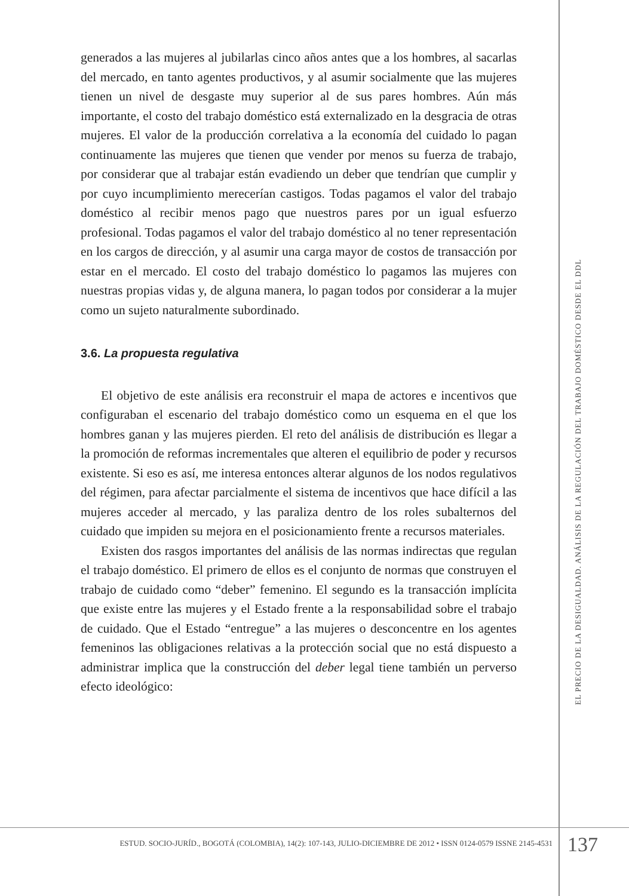generados a las mujeres al jubilarlas cinco años antes que a los hombres, al sacarlas del mercado, en tanto agentes productivos, y al asumir socialmente que las mujeres tienen un nivel de desgaste muy superior al de sus pares hombres. Aún más importante, el costo del trabajo doméstico está externalizado en la desgracia de otras mujeres. El valor de la producción correlativa a la economía del cuidado lo pagan continuamente las mujeres que tienen que vender por menos su fuerza de trabajo, por considerar que al trabajar están evadiendo un deber que tendrían que cumplir y por cuyo incumplimiento merecerían castigos. Todas pagamos el valor del trabajo doméstico al recibir menos pago que nuestros pares por un igual esfuerzo profesional. Todas pagamos el valor del trabajo doméstico al no tener representación en los cargos de dirección, y al asumir una carga mayor de costos de transacción por estar en el mercado. El costo del trabajo doméstico lo pagamos las mujeres con nuestras propias vidas y, de alguna manera, lo pagan todos por considerar a la mujer como un sujeto naturalmente subordinado.
3.6. La propuesta regulativa
El objetivo de este análisis era reconstruir el mapa de actores e incentivos que configuraban el escenario del trabajo doméstico como un esquema en el que los hombres ganan y las mujeres pierden. El reto del análisis de distribución es llegar a la promoción de reformas incrementales que alteren el equilibrio de poder y recursos existente. Si eso es así, me interesa entonces alterar algunos de los nodos regulativos del régimen, para afectar parcialmente el sistema de incentivos que hace difícil a las mujeres acceder al mercado, y las paraliza dentro de los roles subalternos del cuidado que impiden su mejora en el posicionamiento frente a recursos materiales.
Existen dos rasgos importantes del análisis de las normas indirectas que regulan el trabajo doméstico. El primero de ellos es el conjunto de normas que construyen el trabajo de cuidado como “deber” femenino. El segundo es la transacción implícita que existe entre las mujeres y el Estado frente a la responsabilidad sobre el trabajo de cuidado. Que el Estado “entregue” a las mujeres o desconcentre en los agentes femeninos las obligaciones relativas a la protección social que no está dispuesto a administrar implica que la construcción del deber legal tiene también un perverso efecto ideológico:
EL PRECIO DE LA DESIGUALDAD. ANÁLISIS DE LA REGULACIÓN DEL TRABAJO DOMÉSTICO DESDE EL DDL
ESTUD. SOCIO-JURÍD., BOGOTÁ (COLOMBIA), 14(2): 107-143, JULIO-DICIEMBRE DE 2012 • ISSN 0124-0579 ISSNE 2145-4531
137